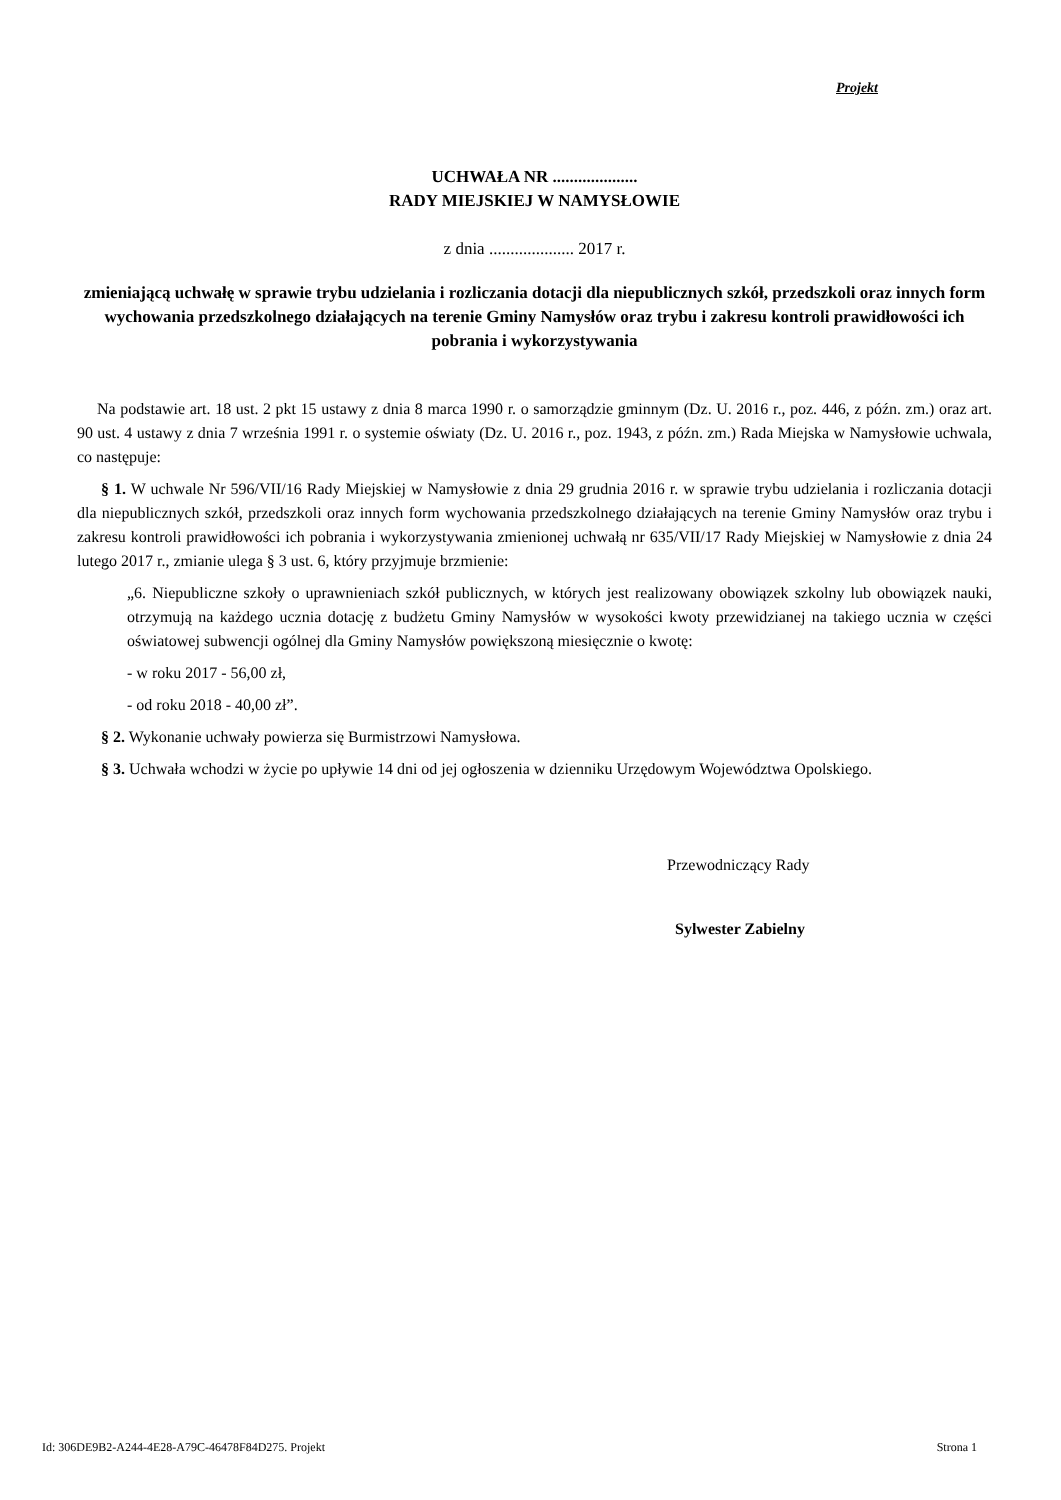Projekt
UCHWAŁA NR ....................
RADY MIEJSKIEJ W NAMYSŁOWIE
z dnia .................... 2017 r.
zmieniającą uchwałę w sprawie trybu udzielania i rozliczania dotacji dla niepublicznych szkół, przedszkoli oraz innych form wychowania przedszkolnego działających na terenie Gminy Namysłów oraz trybu i zakresu kontroli prawidłowości ich pobrania i wykorzystywania
Na podstawie art. 18 ust. 2 pkt 15 ustawy z dnia 8 marca 1990 r. o samorządzie gminnym (Dz. U. 2016 r., poz. 446, z późn. zm.) oraz art. 90 ust. 4 ustawy z dnia 7 września 1991 r. o systemie oświaty (Dz. U. 2016 r., poz. 1943, z późn. zm.) Rada Miejska w Namysłowie uchwala, co następuje:
§ 1. W uchwale Nr 596/VII/16 Rady Miejskiej w Namysłowie z dnia 29 grudnia 2016 r. w sprawie trybu udzielania i rozliczania dotacji dla niepublicznych szkół, przedszkoli oraz innych form wychowania przedszkolnego działających na terenie Gminy Namysłów oraz trybu i zakresu kontroli prawidłowości ich pobrania i wykorzystywania zmienionej uchwałą nr 635/VII/17 Rady Miejskiej w Namysłowie z dnia 24 lutego 2017 r., zmianie ulega § 3 ust. 6, który przyjmuje brzmienie:
„6. Niepubliczne szkoły o uprawnieniach szkół publicznych, w których jest realizowany obowiązek szkolny lub obowiązek nauki, otrzymują na każdego ucznia dotację z budżetu Gminy Namysłów w wysokości kwoty przewidzianej na takiego ucznia w części oświatowej subwencji ogólnej dla Gminy Namysłów powiększoną miesięcznie o kwotę:
- w roku 2017 - 56,00 zł,
- od roku 2018 - 40,00 zł”.
§ 2. Wykonanie uchwały powierza się Burmistrzowi Namysłowa.
§ 3. Uchwała wchodzi w życie po upływie 14 dni od jej ogłoszenia w dzienniku Urzędowym Województwa Opolskiego.
Przewodniczący Rady
Sylwester Zabielny
Id: 306DE9B2-A244-4E28-A79C-46478F84D275. Projekt Strona 1